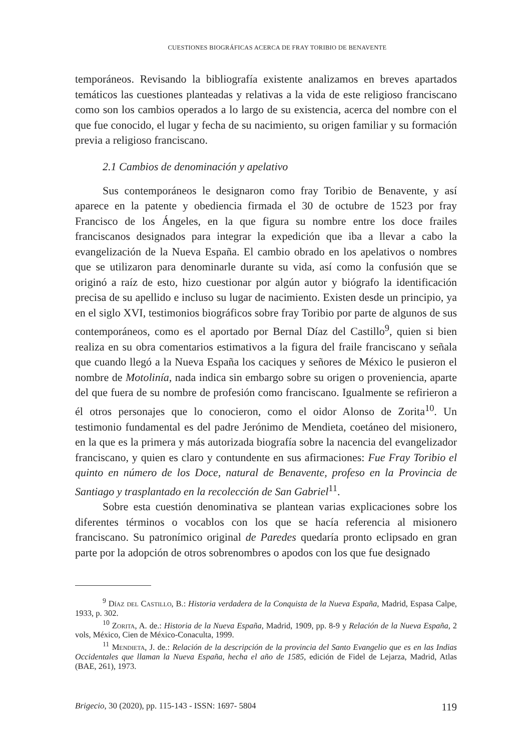CUESTIONES BIOGRÁFICAS ACERCA DE FRAY TORIBIO DE BENAVENTE
temporáneos. Revisando la bibliografía existente analizamos en breves apartados temáticos las cuestiones planteadas y relativas a la vida de este religioso franciscano como son los cambios operados a lo largo de su existencia, acerca del nombre con el que fue conocido, el lugar y fecha de su nacimiento, su origen familiar y su formación previa a religioso franciscano.
2.1 Cambios de denominación y apelativo
Sus contemporáneos le designaron como fray Toribio de Benavente, y así aparece en la patente y obediencia firmada el 30 de octubre de 1523 por fray Francisco de los Ángeles, en la que figura su nombre entre los doce frailes franciscanos designados para integrar la expedición que iba a llevar a cabo la evangelización de la Nueva España. El cambio obrado en los apelativos o nombres que se utilizaron para denominarle durante su vida, así como la confusión que se originó a raíz de esto, hizo cuestionar por algún autor y biógrafo la identificación precisa de su apellido e incluso su lugar de nacimiento. Existen desde un principio, ya en el siglo XVI, testimonios biográficos sobre fray Toribio por parte de algunos de sus contemporáneos, como es el aportado por Bernal Díaz del Castillo<sup>9</sup>, quien si bien realiza en su obra comentarios estimativos a la figura del fraile franciscano y señala que cuando llegó a la Nueva España los caciques y señores de México le pusieron el nombre de Motolinía, nada indica sin embargo sobre su origen o proveniencia, aparte del que fuera de su nombre de profesión como franciscano. Igualmente se refirieron a él otros personajes que lo conocieron, como el oidor Alonso de Zorita<sup>10</sup>. Un testimonio fundamental es del padre Jerónimo de Mendieta, coetáneo del misionero, en la que es la primera y más autorizada biografía sobre la nacencia del evangelizador franciscano, y quien es claro y contundente en sus afirmaciones: Fue Fray Toribio el quinto en número de los Doce, natural de Benavente, profeso en la Provincia de Santiago y trasplantado en la recolección de San Gabriel<sup>11</sup>.
Sobre esta cuestión denominativa se plantean varias explicaciones sobre los diferentes términos o vocablos con los que se hacía referencia al misionero franciscano. Su patronímico original de Paredes quedaría pronto eclipsado en gran parte por la adopción de otros sobrenombres o apodos con los que fue designado
<sup>9</sup> Díaz del Castillo, B.: Historia verdadera de la Conquista de la Nueva España, Madrid, Espasa Calpe, 1933, p. 302.
<sup>10</sup> Zorita, A. de.: Historia de la Nueva España, Madrid, 1909, pp. 8-9 y Relación de la Nueva España, 2 vols, México, Cien de México-Conaculta, 1999.
<sup>11</sup> Mendieta, J. de.: Relación de la descripción de la provincia del Santo Evangelio que es en las Indias Occidentales que llaman la Nueva España, hecha el año de 1585, edición de Fidel de Lejarza, Madrid, Atlas (BAE, 261), 1973.
Brigecio, 30 (2020), pp. 115-143 - ISSN: 1697- 5804 119